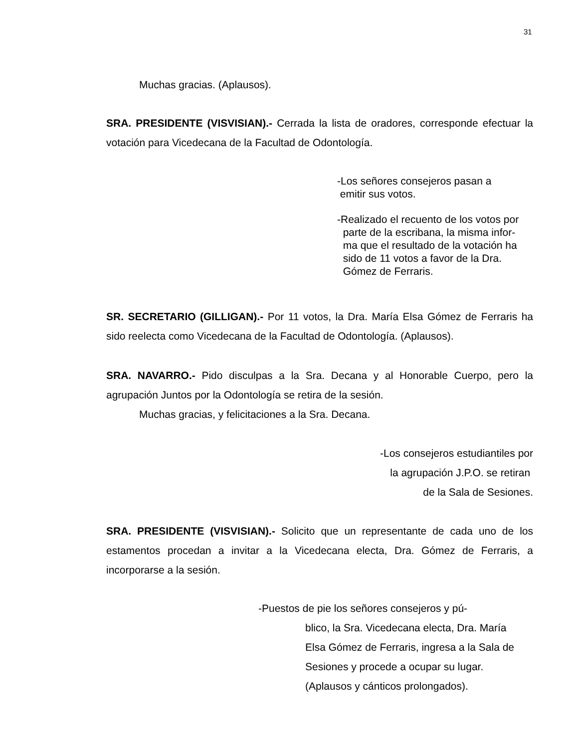31
Muchas gracias. (Aplausos).
SRA. PRESIDENTE (VISVISIAN).- Cerrada la lista de oradores, corresponde efectuar la votación para Vicedecana de la Facultad de Odontología.
-Los señores consejeros pasan a
emitir sus votos.
-Realizado el recuento de los votos por
parte de la escribana, la misma infor-
ma que el resultado de la votación ha
sido de 11 votos a favor de la Dra.
Gómez de Ferraris.
SR. SECRETARIO (GILLIGAN).- Por 11 votos, la Dra. María Elsa Gómez de Ferraris ha sido reelecta como Vicedecana de la Facultad de Odontología. (Aplausos).
SRA. NAVARRO.- Pido disculpas a la Sra. Decana y al Honorable Cuerpo, pero la agrupación Juntos por la Odontología se retira de la sesión.
Muchas gracias, y felicitaciones a la Sra. Decana.
-Los consejeros estudiantiles por
la agrupación J.P.O. se retiran
de la Sala de Sesiones.
SRA. PRESIDENTE (VISVISIAN).- Solicito que un representante de cada uno de los estamentos procedan a invitar a la Vicedecana electa, Dra. Gómez de Ferraris, a incorporarse a la sesión.
-Puestos de pie los señores consejeros y pú-
blico, la Sra. Vicedecana electa, Dra. María
Elsa Gómez de Ferraris, ingresa a la Sala de
Sesiones y procede a ocupar su lugar.
(Aplausos y cánticos prolongados).